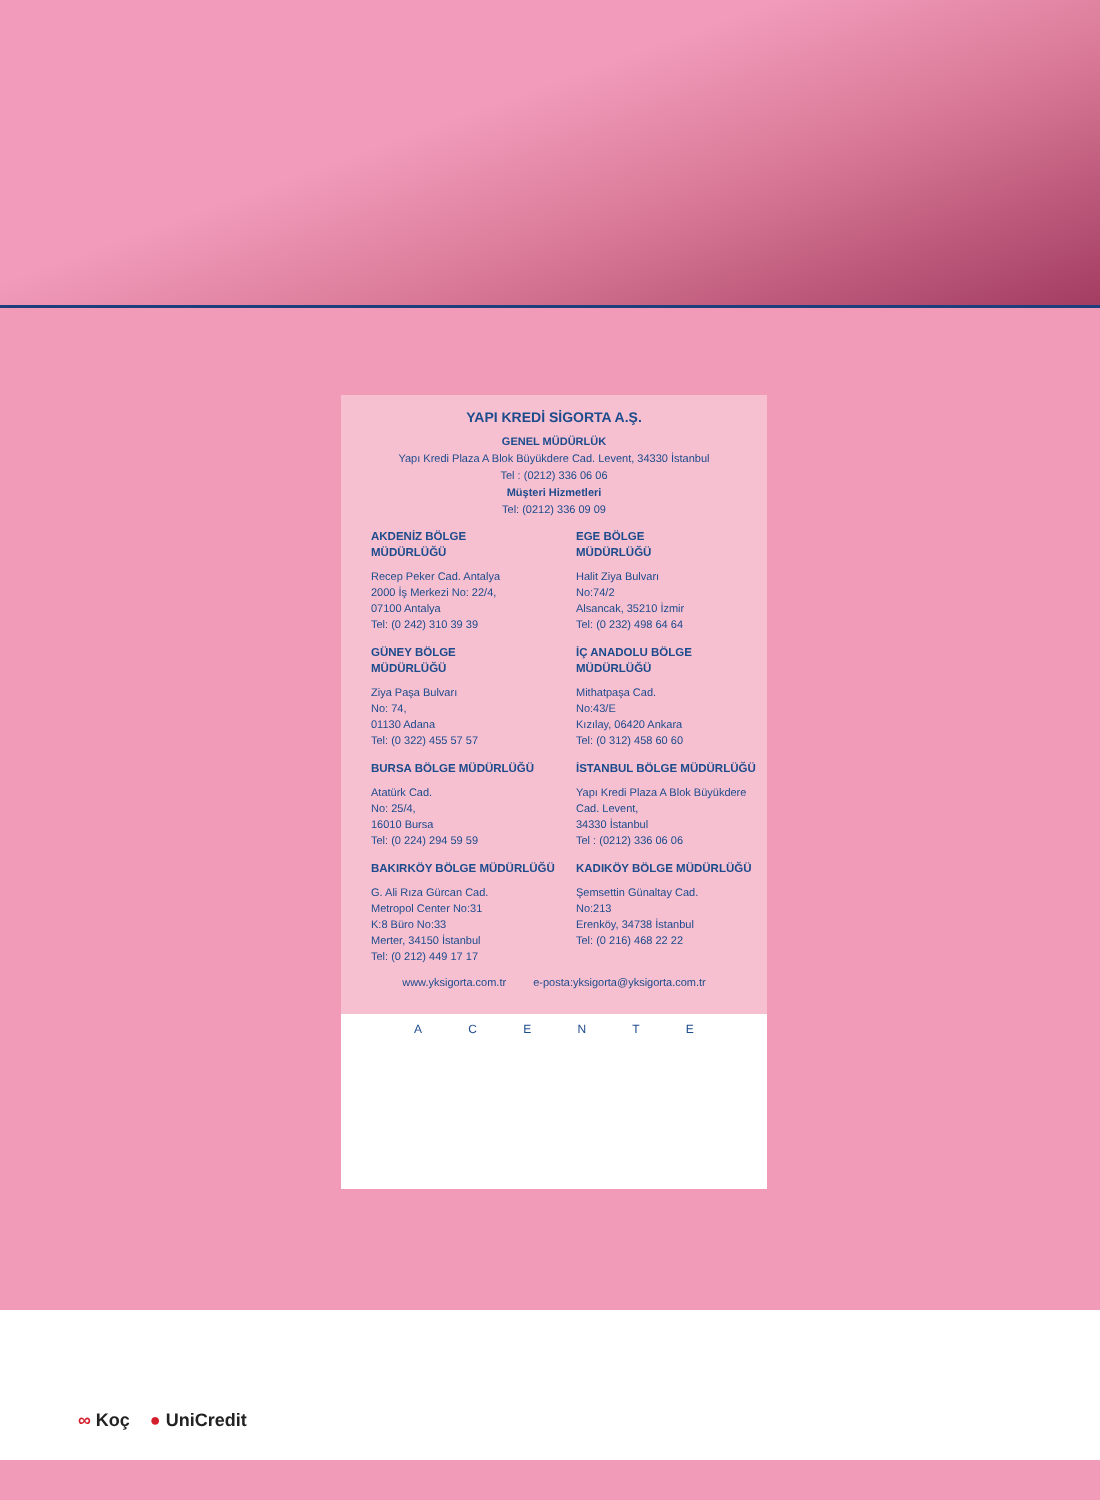YAPI KREDİ SİGORTA A.Ş.
GENEL MÜDÜRLÜK
Yapı Kredi Plaza A Blok Büyükdere Cad. Levent, 34330 İstanbul
Tel : (0212) 336 06 06
Müşteri Hizmetleri
Tel: (0212) 336 09 09
AKDENİZ BÖLGE
MÜDÜRLÜĞÜ
Recep Peker Cad. Antalya
2000 İş Merkezi No: 22/4,
07100 Antalya
Tel: (0 242) 310 39 39
EGE BÖLGE
MÜDÜRLÜĞÜ
Halit Ziya Bulvarı
No:74/2
Alsancak, 35210 İzmir
Tel: (0 232) 498 64 64
GÜNEY BÖLGE
MÜDÜRLÜĞÜ
Ziya Paşa Bulvarı
No: 74,
01130 Adana
Tel: (0 322) 455 57 57
İÇ ANADOLU BÖLGE
MÜDÜRLÜĞÜ
Mithatpaşa Cad.
No:43/E
Kızılay, 06420 Ankara
Tel: (0 312) 458 60 60
BURSA BÖLGE MÜDÜRLÜĞÜ
Atatürk Cad.
No: 25/4,
16010 Bursa
Tel: (0 224) 294 59 59
İSTANBUL BÖLGE MÜDÜRLÜĞÜ
Yapı Kredi Plaza A Blok Büyükdere
Cad. Levent,
34330 İstanbul
Tel : (0212) 336 06 06
BAKIRKÖY BÖLGE MÜDÜRLÜĞÜ
G. Ali Rıza Gürcan Cad.
Metropol Center No:31
K:8 Büro No:33
Merter, 34150 İstanbul
Tel: (0 212) 449 17 17
KADIKÖY BÖLGE MÜDÜRLÜĞÜ
Şemsettin Günaltay Cad.
No:213
Erenköy, 34738 İstanbul
Tel: (0 216) 468 22 22
www.yksigorta.com.tr e-posta:yksigorta@yksigorta.com.tr
A C E N T E
∞ Koç ● UniCredit